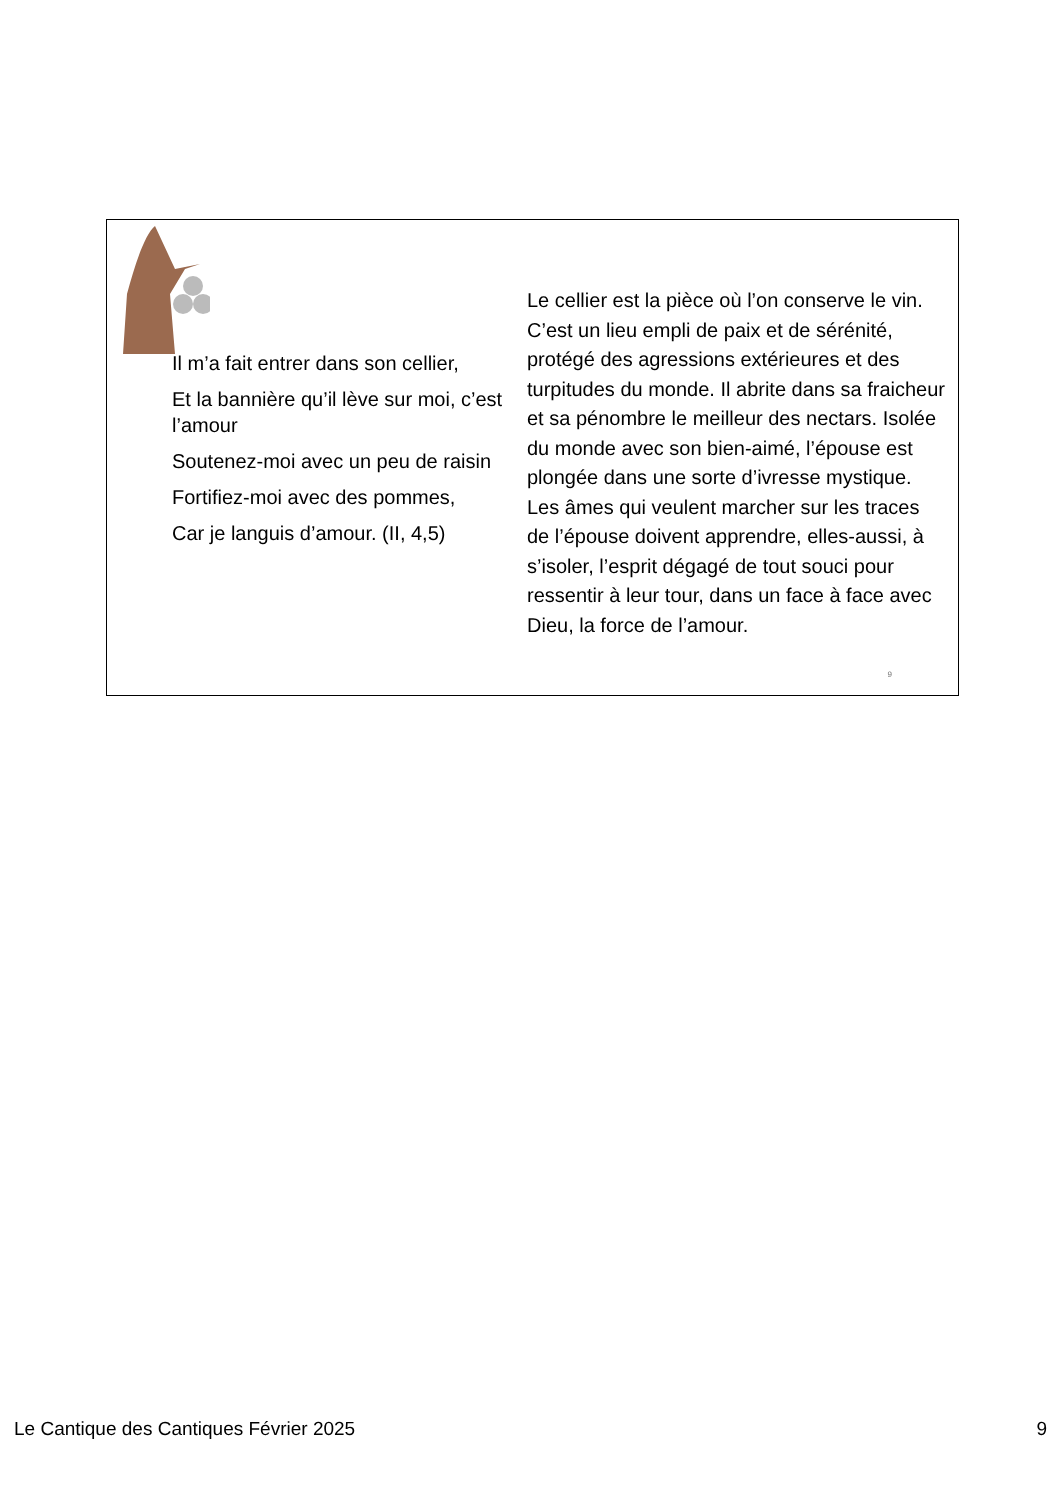Il m’a fait entrer dans son cellier,
Et la bannière qu’il lève sur moi, c’est l’amour
Soutenez-moi avec un peu de raisin
Fortifiez-moi avec des pommes,
Car je languis d’amour. (II, 4,5)
Le cellier est la pièce où l’on conserve le vin. C’est un lieu empli de paix et de sérénité, protégé des agressions extérieures et des turpitudes du monde. Il abrite dans sa fraicheur et sa pénombre le meilleur des nectars. Isolée du monde avec son bien-aimé, l’épouse est plongée dans une sorte d’ivresse mystique. Les âmes qui veulent marcher sur les traces de l’épouse doivent apprendre, elles-aussi, à s’isoler, l’esprit dégagé de tout souci pour ressentir à leur tour, dans un face à face avec Dieu, la force de l’amour.
9
Le Cantique des Cantiques Février 2025 9